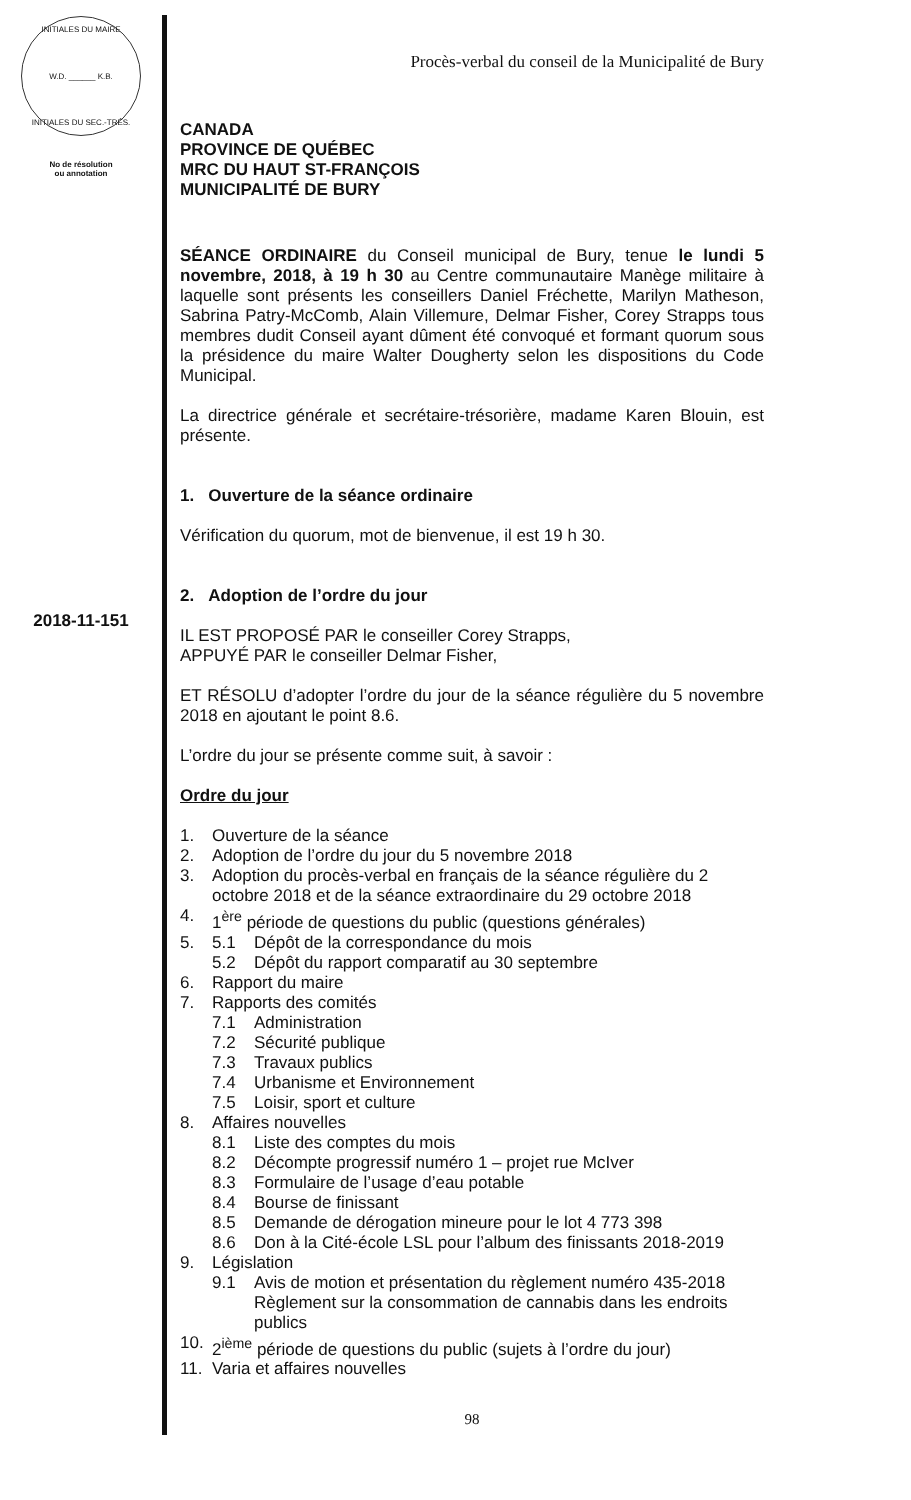INITIALES DU MAIRE
W.D. ______ K.B.
INITIALES DU SEC.-TRÉS.
No de résolution
ou annotation
2018-11-151
Procès-verbal du conseil de la Municipalité de Bury
CANADA
PROVINCE DE QUÉBEC
MRC DU HAUT ST-FRANÇOIS
MUNICIPALITÉ DE BURY
SÉANCE ORDINAIRE du Conseil municipal de Bury, tenue le lundi 5 novembre, 2018, à 19 h 30 au Centre communautaire Manège militaire à laquelle sont présents les conseillers Daniel Fréchette, Marilyn Matheson, Sabrina Patry-McComb, Alain Villemure, Delmar Fisher, Corey Strapps tous membres dudit Conseil ayant dûment été convoqué et formant quorum sous la présidence du maire Walter Dougherty selon les dispositions du Code Municipal.
La directrice générale et secrétaire-trésorière, madame Karen Blouin, est présente.
1. Ouverture de la séance ordinaire
Vérification du quorum, mot de bienvenue, il est 19 h 30.
2. Adoption de l’ordre du jour
IL EST PROPOSÉ PAR le conseiller Corey Strapps,
APPUYÉ PAR le conseiller Delmar Fisher,
ET RÉSOLU d’adopter l’ordre du jour de la séance régulière du 5 novembre 2018 en ajoutant le point 8.6.
L’ordre du jour se présente comme suit, à savoir :
Ordre du jour
1. Ouverture de la séance
2. Adoption de l’ordre du jour du 5 novembre 2018
3. Adoption du procès-verbal en français de la séance régulière du 2 octobre 2018 et de la séance extraordinaire du 29 octobre 2018
4. 1<sup>ère</sup> période de questions du public (questions générales)
5. 5.1 Dépôt de la correspondance du mois
5.2 Dépôt du rapport comparatif au 30 septembre
6. Rapport du maire
7. Rapports des comités
7.1 Administration
7.2 Sécurité publique
7.3 Travaux publics
7.4 Urbanisme et Environnement
7.5 Loisir, sport et culture
8. Affaires nouvelles
8.1 Liste des comptes du mois
8.2 Décompte progressif numéro 1 – projet rue McIver
8.3 Formulaire de l’usage d’eau potable
8.4 Bourse de finissant
8.5 Demande de dérogation mineure pour le lot 4 773 398
8.6 Don à la Cité-école LSL pour l’album des finissants 2018-2019
9. Législation
9.1 Avis de motion et présentation du règlement numéro 435-2018 Règlement sur la consommation de cannabis dans les endroits publics
10. 2<sup>ième</sup> période de questions du public (sujets à l’ordre du jour)
11. Varia et affaires nouvelles
98